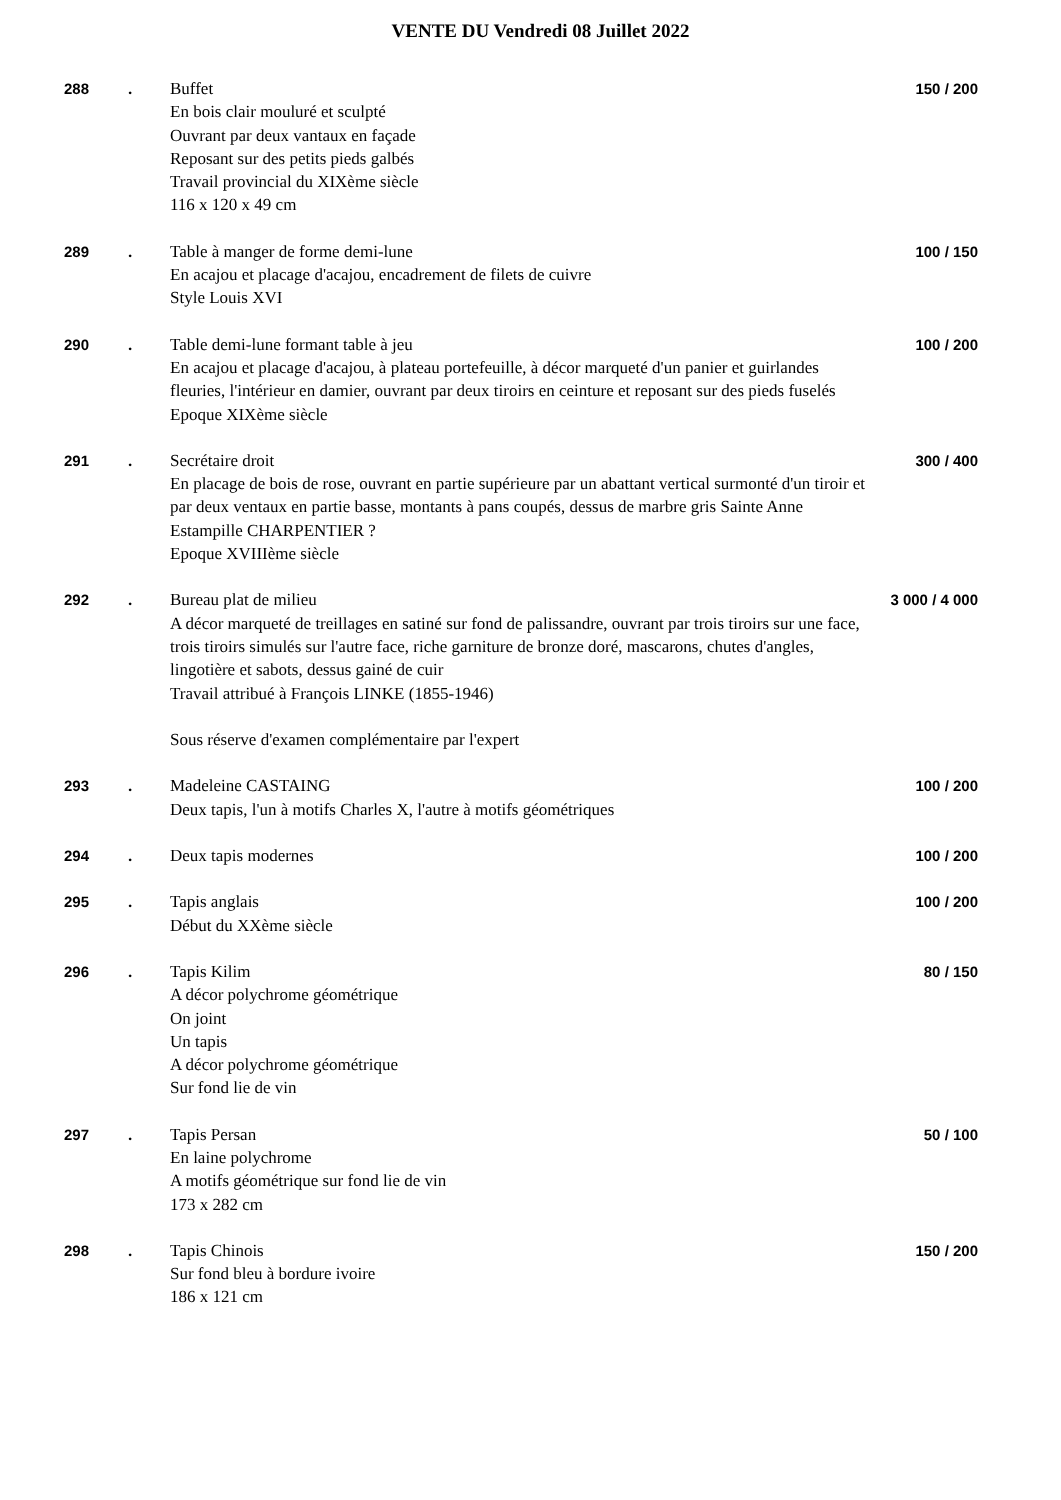VENTE DU Vendredi 08 Juillet 2022
288 . Buffet
En bois clair mouluré et sculpté
Ouvrant par deux vantaux en façade
Reposant sur des petits pieds galbés
Travail provincial du XIXème siècle
116 x 120 x 49 cm
150 / 200
289 . Table à manger de forme demi-lune
En acajou et placage d'acajou, encadrement de filets de cuivre
Style Louis XVI
100 / 150
290 . Table demi-lune formant table à jeu
En acajou et placage d'acajou, à plateau portefeuille, à décor marqueté d'un panier et guirlandes fleuries, l'intérieur en damier, ouvrant par deux tiroirs en ceinture et reposant sur des pieds fuselés
Epoque XIXème siècle
100 / 200
291 . Secrétaire droit
En placage de bois de rose, ouvrant en partie supérieure par un abattant vertical surmonté d'un tiroir et par deux ventaux en partie basse, montants à pans coupés, dessus de marbre gris Sainte Anne
Estampille CHARPENTIER ?
Epoque XVIIIème siècle
300 / 400
292 . Bureau plat de milieu
A décor marqueté de treillages en satiné sur fond de palissandre, ouvrant par trois tiroirs sur une face, trois tiroirs simulés sur l'autre face, riche garniture de bronze doré, mascarons, chutes d'angles, lingotière et sabots, dessus gainé de cuir
Travail attribué à François LINKE (1855-1946)
Sous réserve d'examen complémentaire par l'expert
3 000 / 4 000
293 . Madeleine CASTAING
Deux tapis, l'un à motifs Charles X, l'autre à motifs géométriques
100 / 200
294 . Deux tapis modernes 100 / 200
295 . Tapis anglais
Début du XXème siècle
100 / 200
296 . Tapis Kilim
A décor polychrome géométrique
On joint
Un tapis
A décor polychrome géométrique
Sur fond lie de vin
80 / 150
297 . Tapis Persan
En laine polychrome
A motifs géométrique sur fond lie de vin
173 x 282 cm
50 / 100
298 . Tapis Chinois
Sur fond bleu à bordure ivoire
186 x 121 cm
150 / 200